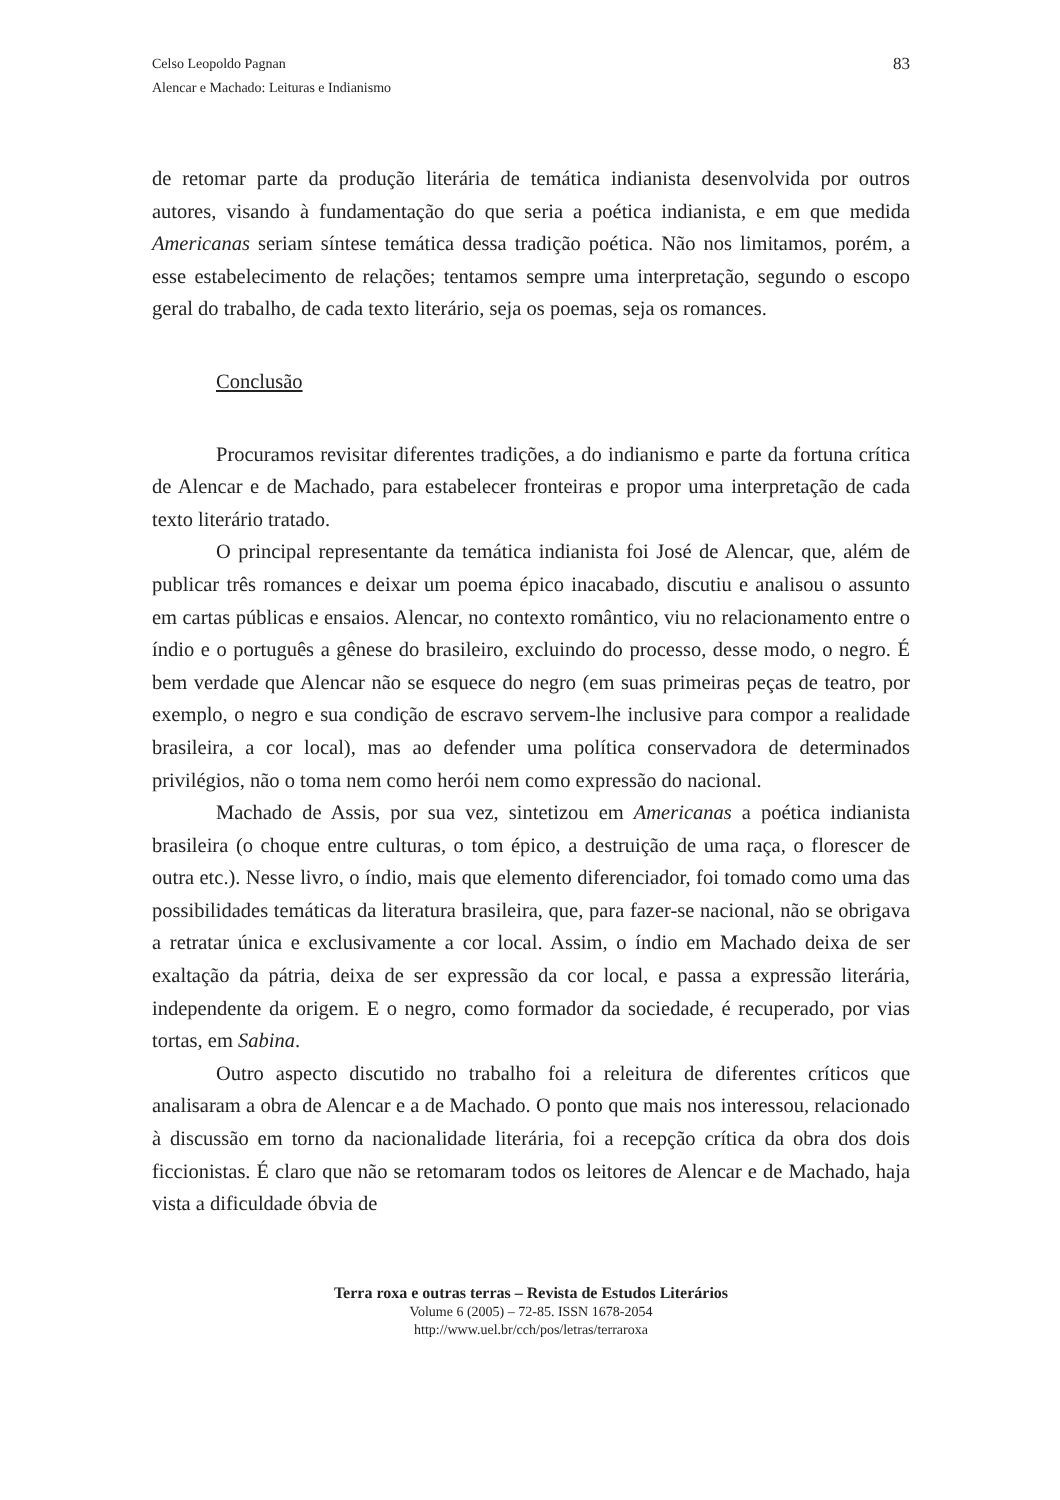Celso Leopoldo Pagnan
Alencar e Machado: Leituras e Indianismo
83
de retomar parte da produção literária de temática indianista desenvolvida por outros autores, visando à fundamentação do que seria a poética indianista, e em que medida Americanas seriam síntese temática dessa tradição poética. Não nos limitamos, porém, a esse estabelecimento de relações; tentamos sempre uma interpretação, segundo o escopo geral do trabalho, de cada texto literário, seja os poemas, seja os romances.
Conclusão
Procuramos revisitar diferentes tradições, a do indianismo e parte da fortuna crítica de Alencar e de Machado, para estabelecer fronteiras e propor uma interpretação de cada texto literário tratado.
O principal representante da temática indianista foi José de Alencar, que, além de publicar três romances e deixar um poema épico inacabado, discutiu e analisou o assunto em cartas públicas e ensaios. Alencar, no contexto romântico, viu no relacionamento entre o índio e o português a gênese do brasileiro, excluindo do processo, desse modo, o negro. É bem verdade que Alencar não se esquece do negro (em suas primeiras peças de teatro, por exemplo, o negro e sua condição de escravo servem-lhe inclusive para compor a realidade brasileira, a cor local), mas ao defender uma política conservadora de determinados privilégios, não o toma nem como herói nem como expressão do nacional.
Machado de Assis, por sua vez, sintetizou em Americanas a poética indianista brasileira (o choque entre culturas, o tom épico, a destruição de uma raça, o florescer de outra etc.). Nesse livro, o índio, mais que elemento diferenciador, foi tomado como uma das possibilidades temáticas da literatura brasileira, que, para fazer-se nacional, não se obrigava a retratar única e exclusivamente a cor local. Assim, o índio em Machado deixa de ser exaltação da pátria, deixa de ser expressão da cor local, e passa a expressão literária, independente da origem. E o negro, como formador da sociedade, é recuperado, por vias tortas, em Sabina.
Outro aspecto discutido no trabalho foi a releitura de diferentes críticos que analisaram a obra de Alencar e a de Machado. O ponto que mais nos interessou, relacionado à discussão em torno da nacionalidade literária, foi a recepção crítica da obra dos dois ficcionistas. É claro que não se retomaram todos os leitores de Alencar e de Machado, haja vista a dificuldade óbvia de
Terra roxa e outras terras – Revista de Estudos Literários
Volume 6 (2005) – 72-85. ISSN 1678-2054
http://www.uel.br/cch/pos/letras/terraroxa